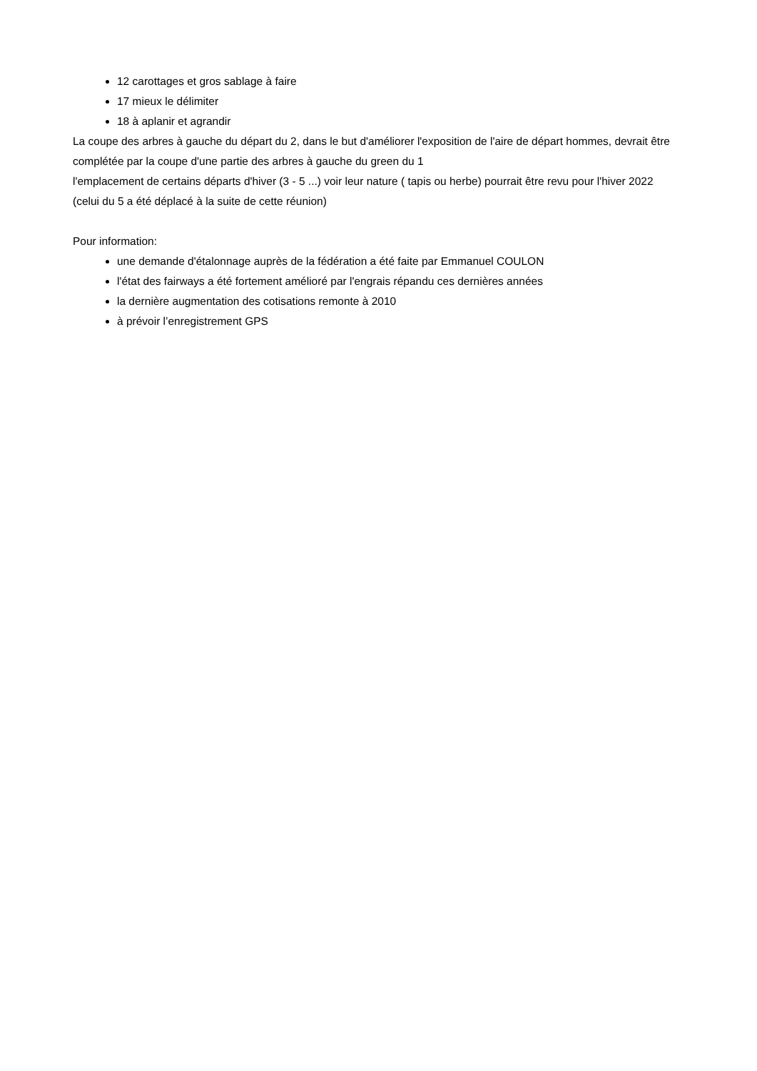12 carottages et gros sablage à faire
17 mieux le délimiter
18 à aplanir et agrandir
La coupe des arbres à gauche du départ du 2, dans le but d'améliorer l'exposition de l'aire de départ hommes, devrait être complétée par la coupe d'une partie des arbres à gauche du green du 1
l'emplacement de certains départs d'hiver (3 - 5 ...) voir leur nature ( tapis ou herbe) pourrait être revu pour l'hiver 2022 (celui du 5 a été déplacé à la suite de cette réunion)
Pour information:
une demande d'étalonnage auprès de la fédération a été faite par Emmanuel COULON
l'état des fairways a été fortement amélioré par l'engrais répandu ces dernières années
la dernière augmentation des cotisations remonte à 2010
à prévoir l’enregistrement GPS